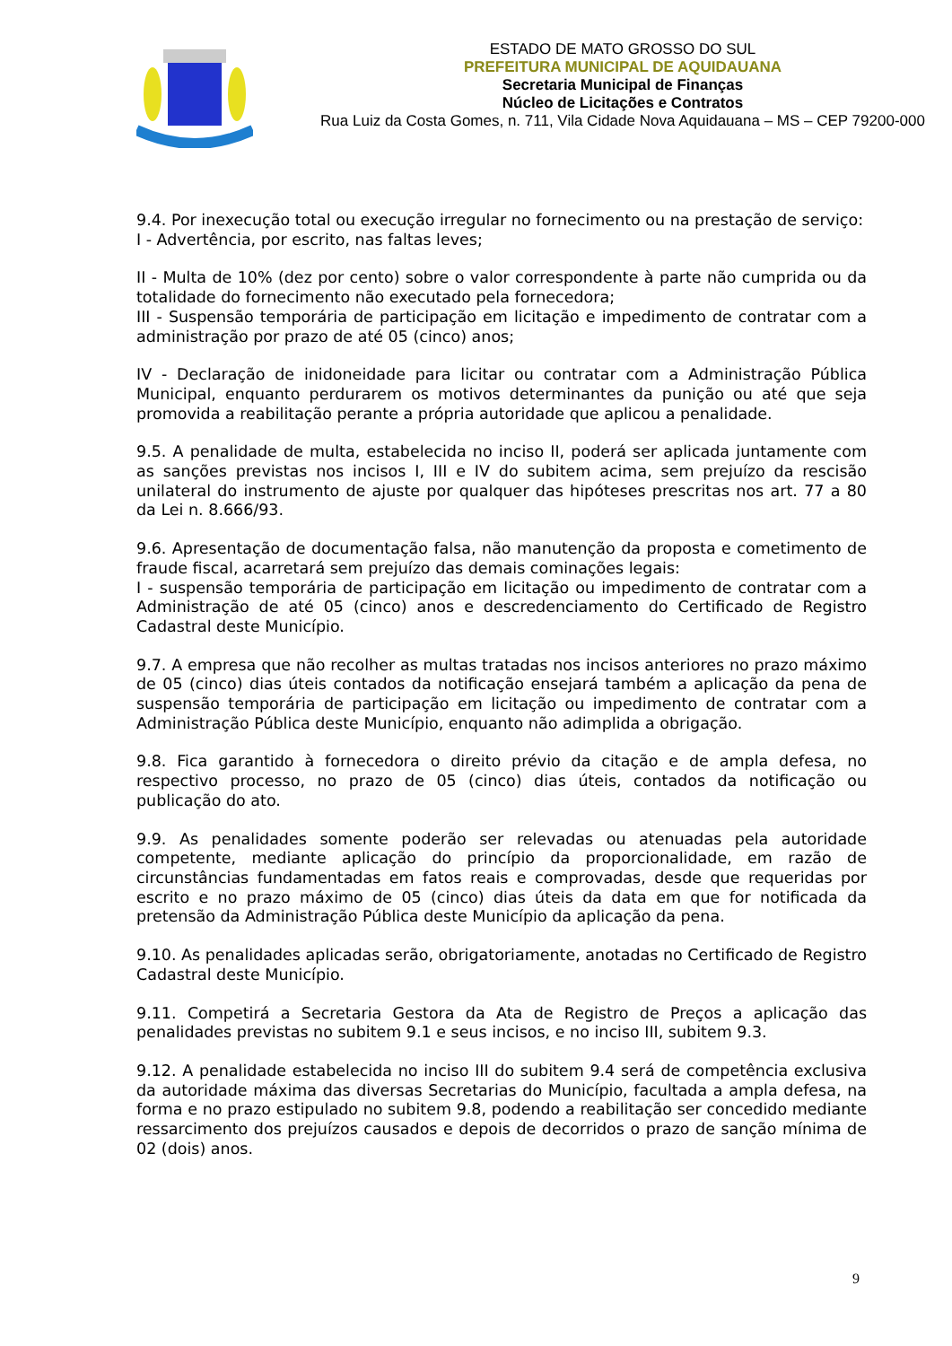ESTADO DE MATO GROSSO DO SUL
PREFEITURA MUNICIPAL DE AQUIDAUANA
Secretaria Municipal de Finanças
Núcleo de Licitações e Contratos
Rua Luiz da Costa Gomes, n. 711, Vila Cidade Nova Aquidauana – MS – CEP 79200-000
9.4. Por inexecução total ou execução irregular no fornecimento ou na prestação de serviço:
I - Advertência, por escrito, nas faltas leves;
II - Multa de 10% (dez por cento) sobre o valor correspondente à parte não cumprida ou da totalidade do fornecimento não executado pela fornecedora;
III - Suspensão temporária de participação em licitação e impedimento de contratar com a administração por prazo de até 05 (cinco) anos;
IV - Declaração de inidoneidade para licitar ou contratar com a Administração Pública Municipal, enquanto perdurarem os motivos determinantes da punição ou até que seja promovida a reabilitação perante a própria autoridade que aplicou a penalidade.
9.5. A penalidade de multa, estabelecida no inciso II, poderá ser aplicada juntamente com as sanções previstas nos incisos I, III e IV do subitem acima, sem prejuízo da rescisão unilateral do instrumento de ajuste por qualquer das hipóteses prescritas nos art. 77 a 80 da Lei n. 8.666/93.
9.6. Apresentação de documentação falsa, não manutenção da proposta e cometimento de fraude fiscal, acarretará sem prejuízo das demais cominações legais:
I - suspensão temporária de participação em licitação ou impedimento de contratar com a Administração de até 05 (cinco) anos e descredenciamento do Certificado de Registro Cadastral deste Município.
9.7. A empresa que não recolher as multas tratadas nos incisos anteriores no prazo máximo de 05 (cinco) dias úteis contados da notificação ensejará também a aplicação da pena de suspensão temporária de participação em licitação ou impedimento de contratar com a Administração Pública deste Município, enquanto não adimplida a obrigação.
9.8. Fica garantido à fornecedora o direito prévio da citação e de ampla defesa, no respectivo processo, no prazo de 05 (cinco) dias úteis, contados da notificação ou publicação do ato.
9.9. As penalidades somente poderão ser relevadas ou atenuadas pela autoridade competente, mediante aplicação do princípio da proporcionalidade, em razão de circunstâncias fundamentadas em fatos reais e comprovadas, desde que requeridas por escrito e no prazo máximo de 05 (cinco) dias úteis da data em que for notificada da pretensão da Administração Pública deste Município da aplicação da pena.
9.10. As penalidades aplicadas serão, obrigatoriamente, anotadas no Certificado de Registro Cadastral deste Município.
9.11. Competirá a Secretaria Gestora da Ata de Registro de Preços a aplicação das penalidades previstas no subitem 9.1 e seus incisos, e no inciso III, subitem 9.3.
9.12. A penalidade estabelecida no inciso III do subitem 9.4 será de competência exclusiva da autoridade máxima das diversas Secretarias do Município, facultada a ampla defesa, na forma e no prazo estipulado no subitem 9.8, podendo a reabilitação ser concedido mediante ressarcimento dos prejuízos causados e depois de decorridos o prazo de sanção mínima de 02 (dois) anos.
9